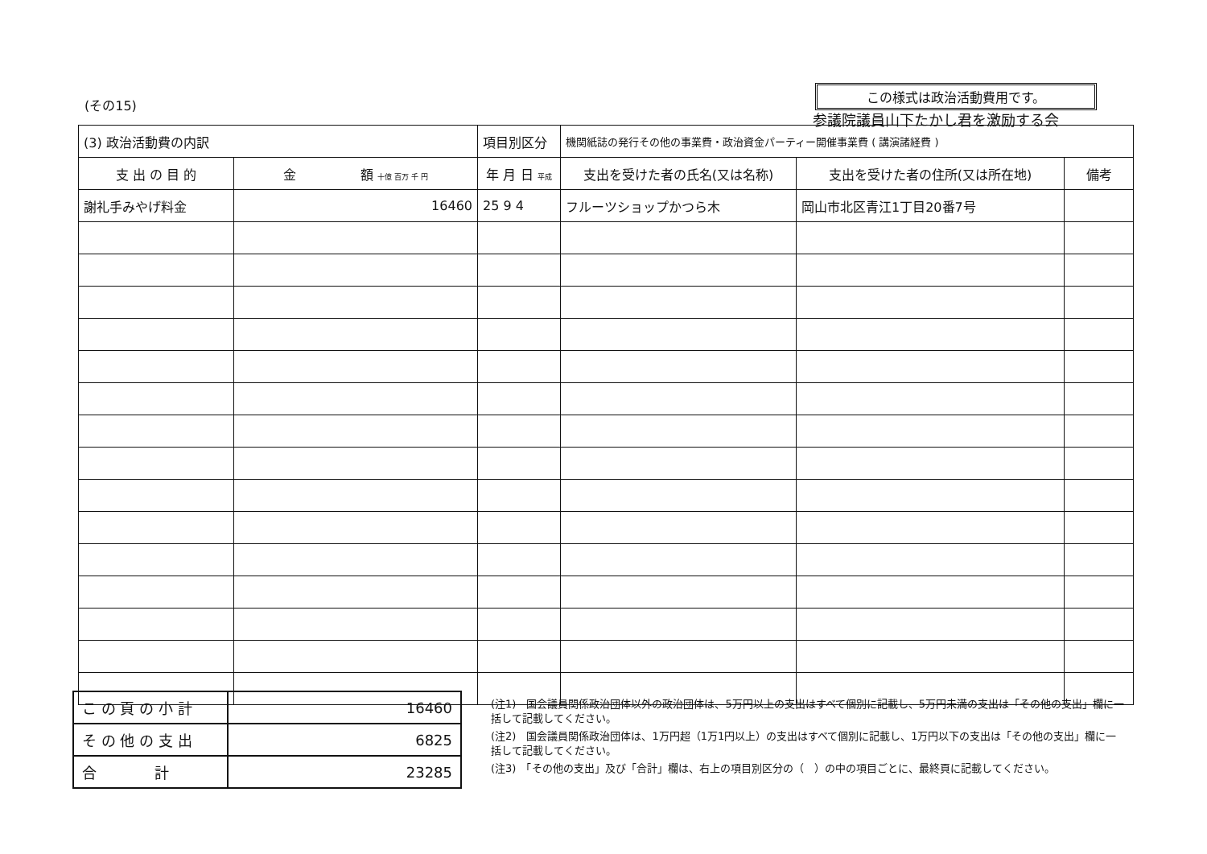(その15)
この様式は政治活動費用です。
参議院議員山下たかし君を激励する会
| (3) 政治活動費の内訳 | | 項目別区分 | 機関紙誌の発行その他の事業費・政治資金パーティー開催事業費 ( 講演諸経費 ) | | |
| 支 出 の 目 的 | 金 額 十億 百万 千 円 | 年 月 日 平成 | 支出を受けた者の氏名(又は名称) | 支出を受けた者の住所(又は所在地) | 備考 |
| 謝礼手みやげ料金 | 16460 | 25 9 4 | フルーツショップかつら木 | 岡山市北区青江1丁目20番7号 | |
| こ の 頁 の 小 計 | 16460 |
| そ の 他 の 支 出 | 6825 |
| 合 計 | 23285 |
(注1)　国会議員関係政治団体以外の政治団体は、5万円以上の支出はすべて個別に記載し、5万円未満の支出は「その他の支出」欄に一括して記載してください。
(注2)　国会議員関係政治団体は、1万円超（1万1円以上）の支出はすべて個別に記載し、1万円以下の支出は「その他の支出」欄に一括して記載してください。
(注3)　「その他の支出」及び「合計」欄は、右上の項目別区分の（　）の中の項目ごとに、最終頁に記載してください。